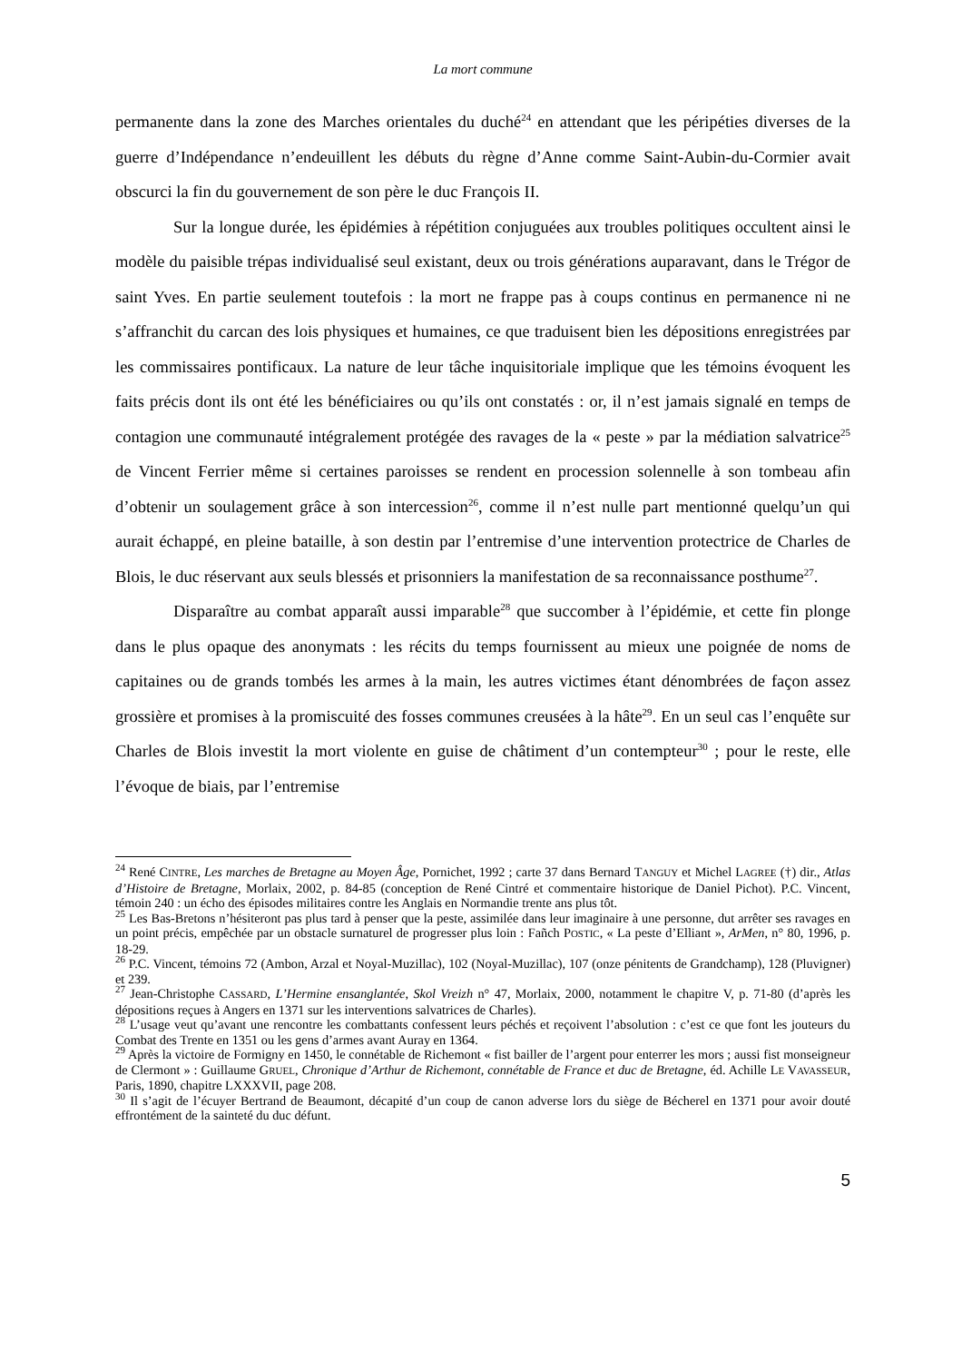La mort commune
permanente dans la zone des Marches orientales du duché<sup>24</sup> en attendant que les péripéties diverses de la guerre d’Indépendance n’endeuillent les débuts du règne d’Anne comme Saint-Aubin-du-Cormier avait obscurci la fin du gouvernement de son père le duc François II.
Sur la longue durée, les épidémies à répétition conjuguées aux troubles politiques occultent ainsi le modèle du paisible trépas individualisé seul existant, deux ou trois générations auparavant, dans le Trégor de saint Yves. En partie seulement toutefois : la mort ne frappe pas à coups continus en permanence ni ne s’affranchit du carcan des lois physiques et humaines, ce que traduisent bien les dépositions enregistrées par les commissaires pontificaux. La nature de leur tâche inquisitoriale implique que les témoins évoquent les faits précis dont ils ont été les bénéficiaires ou qu’ils ont constatés : or, il n’est jamais signalé en temps de contagion une communauté intégralement protégée des ravages de la « peste » par la médiation salvatrice<sup>25</sup> de Vincent Ferrier même si certaines paroisses se rendent en procession solennelle à son tombeau afin d’obtenir un soulagement grâce à son intercession<sup>26</sup>, comme il n’est nulle part mentionné quelqu’un qui aurait échappé, en pleine bataille, à son destin par l’entremise d’une intervention protectrice de Charles de Blois, le duc réservant aux seuls blessés et prisonniers la manifestation de sa reconnaissance posthume<sup>27</sup>.
Disparaître au combat apparaît aussi imparable<sup>28</sup> que succomber à l’épidémie, et cette fin plonge dans le plus opaque des anonymats : les récits du temps fournissent au mieux une poignée de noms de capitaines ou de grands tombés les armes à la main, les autres victimes étant dénombrées de façon assez grossière et promises à la promiscuité des fosses communes creusées à la hâte<sup>29</sup>. En un seul cas l’enquête sur Charles de Blois investit la mort violente en guise de châtiment d’un contempteur<sup>30</sup> ; pour le reste, elle l’évoque de biais, par l’entremise
<sup>24</sup> René CINTRE, Les marches de Bretagne au Moyen Âge, Pornichet, 1992 ; carte 37 dans Bernard TANGUY et Michel LAGREE (†) dir., Atlas d’Histoire de Bretagne, Morlaix, 2002, p. 84-85 (conception de René Cintré et commentaire historique de Daniel Pichot). P.C. Vincent, témoin 240 : un écho des épisodes militaires contre les Anglais en Normandie trente ans plus tôt.
<sup>25</sup> Les Bas-Bretons n’hésiteront pas plus tard à penser que la peste, assimilée dans leur imaginaire à une personne, dut arrêter ses ravages en un point précis, empêchée par un obstacle surnaturel de progresser plus loin : Fañch POSTIC, « La peste d’Elliant », ArMen, n° 80, 1996, p. 18-29.
<sup>26</sup> P.C. Vincent, témoins 72 (Ambon, Arzal et Noyal-Muzillac), 102 (Noyal-Muzillac), 107 (onze pénitents de Grandchamp), 128 (Pluvigner) et 239.
<sup>27</sup> Jean-Christophe CASSARD, L’Hermine ensanglantée, Skol Vreizh n° 47, Morlaix, 2000, notamment le chapitre V, p. 71-80 (d’après les dépositions reçues à Angers en 1371 sur les interventions salvatrices de Charles).
<sup>28</sup> L’usage veut qu’avant une rencontre les combattants confessent leurs péchés et reçoivent l’absolution : c’est ce que font les jouteurs du Combat des Trente en 1351 ou les gens d’armes avant Auray en 1364.
<sup>29</sup> Après la victoire de Formigny en 1450, le connétable de Richemont « fist bailler de l’argent pour enterrer les mors ; aussi fist monseigneur de Clermont » : Guillaume GRUEL, Chronique d’Arthur de Richemont, connétable de France et duc de Bretagne, éd. Achille LE VAVASSEUR, Paris, 1890, chapitre LXXXVII, page 208.
<sup>30</sup> Il s’agit de l’écuyer Bertrand de Beaumont, décapité d’un coup de canon adverse lors du siège de Bécherel en 1371 pour avoir douté effrontément de la sainteté du duc défunt.
5